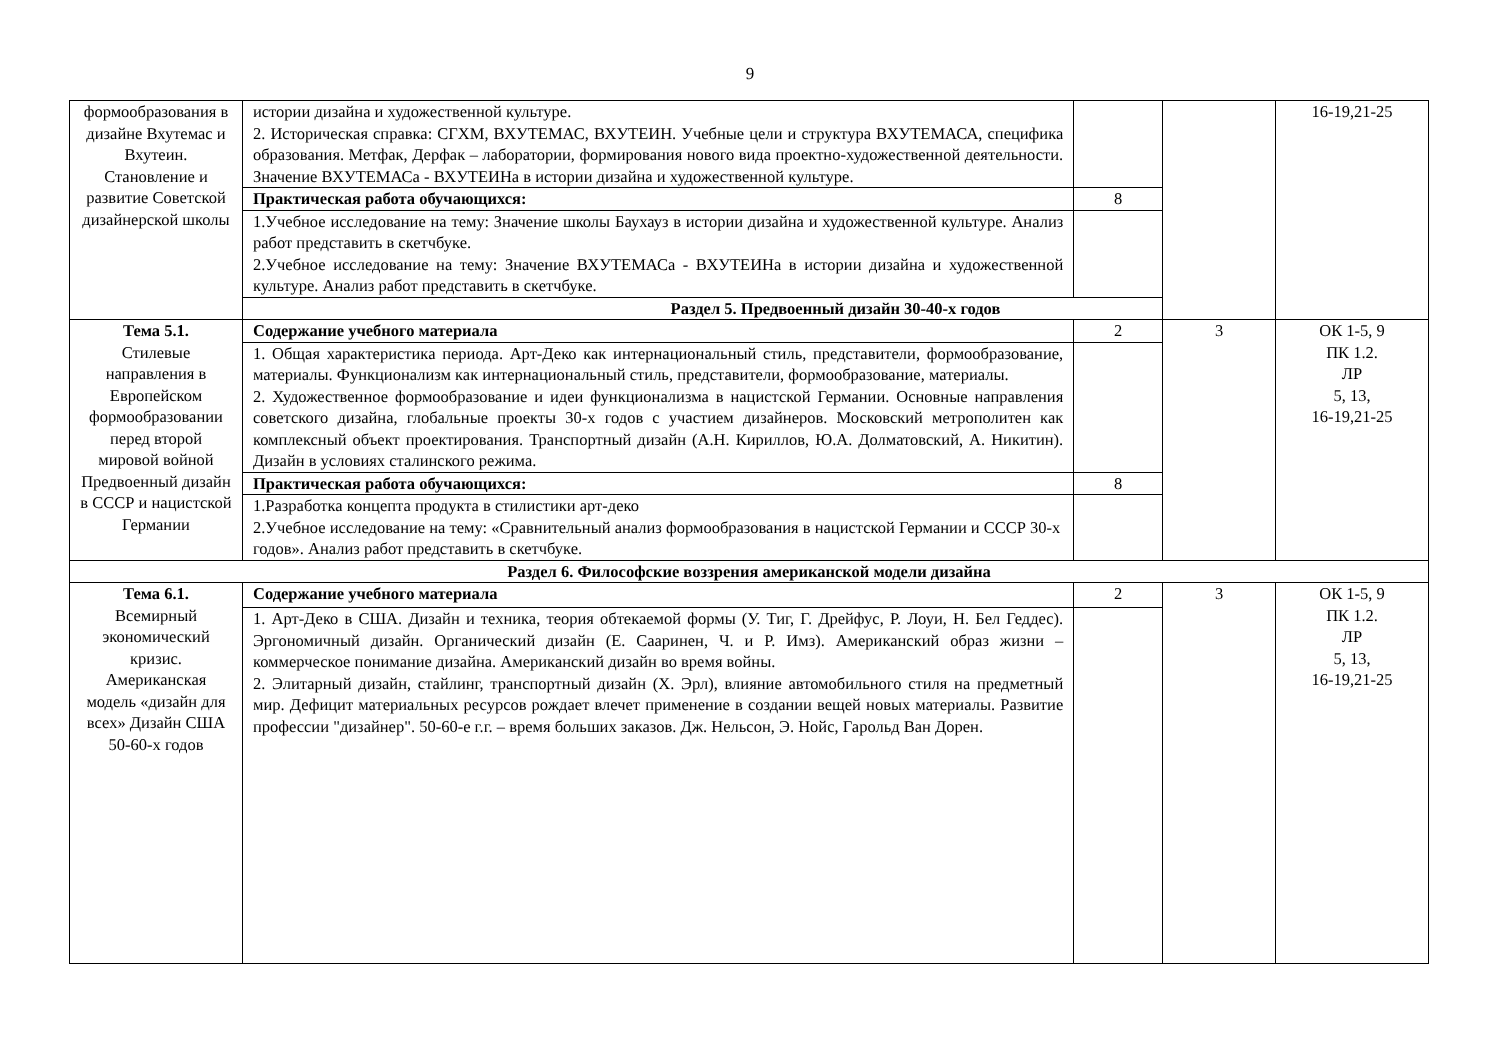9
| формообразования в дизайне Вхутемас и Вхутеин. Становление и развитие Советской дизайнерской школы | истории дизайна и художественной культуре. 2. Историческая справка: СГХМ, ВХУТЕМАС, ВХУТЕИН. Учебные цели и структура ВХУТЕМАСА, специфика образования. Метфак, Дерфак – лаборатории, формирования нового вида проектно-художественной деятельности. Значение ВХУТЕМАСа - ВХУТЕИНа в истории дизайна и художественной культуре. | | | 16-19,21-25 |
| | Практическая работа обучающихся: | 8 | | |
| | 1.Учебное исследование на тему: Значение школы Баухауз в истории дизайна и художественной культуре. Анализ работ представить в скетчбуке. 2.Учебное исследование на тему: Значение ВХУТЕМАСа - ВХУТЕИНа в истории дизайна и художественной культуре. Анализ работ представить в скетчбуке. | | | |
| | Раздел 5. Предвоенный дизайн 30-40-х годов | | | |
| Тема 5.1. Стилевые направления в Европейском формообразовании перед второй мировой войной Предвоенный дизайн в СССР и нацистской Германии | Содержание учебного материала | 2 | 3 | ОК 1-5, 9 ПК 1.2. ЛР 5, 13, 16-19,21-25 |
| | 1. Общая характеристика периода. Арт-Деко как интернациональный стиль, представители, формообразование, материалы. Функционализм как интернациональный стиль, представители, формообразование, материалы. 2. Художественное формообразование и идеи функционализма в нацистской Германии. Основные направления советского дизайна, глобальные проекты 30-х годов с участием дизайнеров. Московский метрополитен как комплексный объект проектирования. Транспортный дизайн (А.Н. Кириллов, Ю.А. Долматовский, А. Никитин). Дизайн в условиях сталинского режима. | | | |
| | Практическая работа обучающихся: | 8 | | |
| | 1.Разработка концепта продукта в стилистики арт-деко 2.Учебное исследование на тему: «Сравнительный анализ формообразования в нацистской Германии и СССР 30-х годов». Анализ работ представить в скетчбуке. | | | |
| Раздел 6. Философские воззрения американской модели дизайна | | | | |
| Тема 6.1. Всемирный экономический кризис. Американская модель «дизайн для всех» Дизайн США 50-60-х годов | Содержание учебного материала | 2 | 3 | ОК 1-5, 9 ПК 1.2. ЛР 5, 13, 16-19,21-25 |
| | 1. Арт-Деко в США. Дизайн и техника, теория обтекаемой формы (У. Тиг, Г. Дрейфус, Р. Лоуи, Н. Бел Геддес). Эргономичный дизайн. Органический дизайн (Е. Сааринен, Ч. и Р. Имз). Американский образ жизни – коммерческое понимание дизайна. Американский дизайн во время войны. 2. Элитарный дизайн, стайлинг, транспортный дизайн (Х. Эрл), влияние автомобильного стиля на предметный мир. Дефицит материальных ресурсов рождает влечет применение в создании вещей новых материалы. Развитие профессии "дизайнер". 50-60-е г.г. – время больших заказов. Дж. Нельсон, Э. Нойс, Гарольд Ван Дорен. | | | |